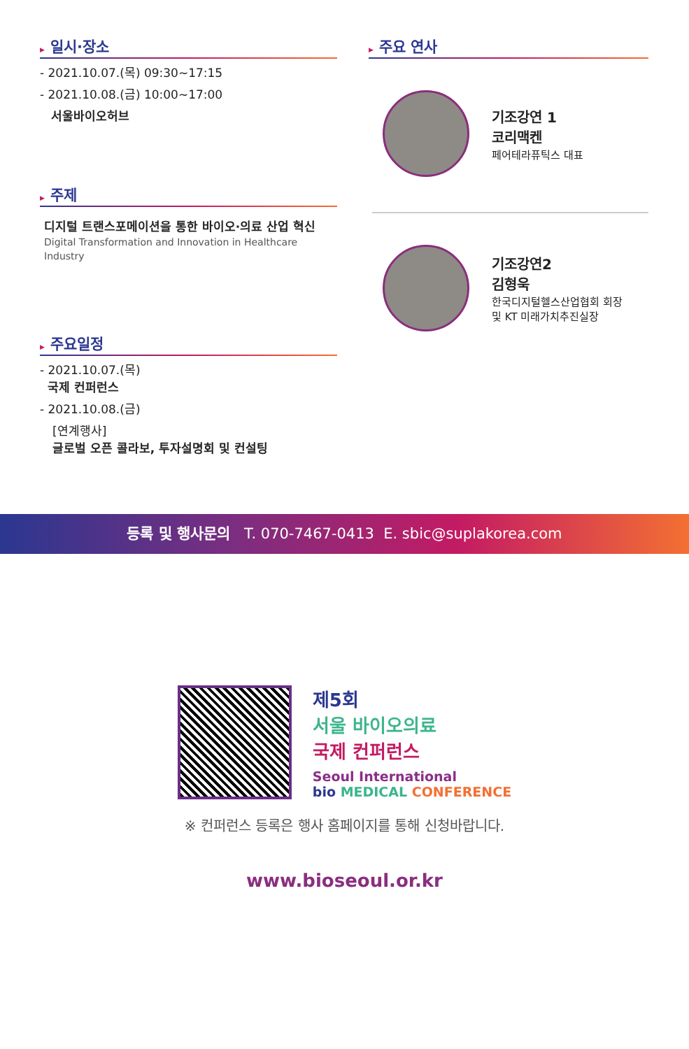▶ 일시·장소
- 2021.10.07.(목) 09:30~17:15
- 2021.10.08.(금) 10:00~17:00
서울바이오허브
▶ 주제
디지털 트랜스포메이션을 통한 바이오·의료 산업 혁신
Digital Transformation and Innovation in Healthcare Industry
▶ 주요일정
- 2021.10.07.(목)
국제 컨퍼런스
- 2021.10.08.(금)
[연계행사]
글로벌 오픈 콜라보, 투자설명회 및 컨설팅
▶ 주요 연사
기조강연 1
코리맥켄
페어테라퓨틱스 대표
기조강연2
김형욱
한국디지털헬스산업협회 회장
및 KT 미래가치추진실장
등록 및 행사문의 T. 070-7467-0413 E. sbic@suplakorea.com
제5회
서울 바이오의료
국제 컨퍼런스
Seoul International
bio MEDICAL CONFERENCE
※ 컨퍼런스 등록은 행사 홈페이지를 통해 신청바랍니다.
www.bioseoul.or.kr